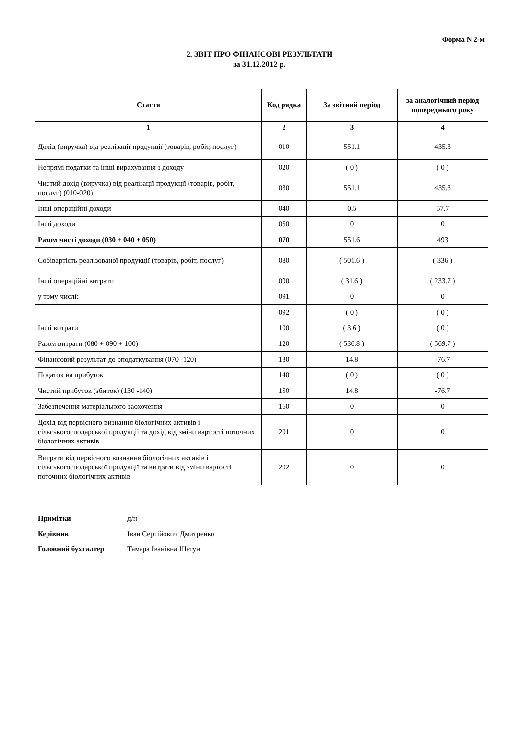Форма N 2-м
2. ЗВІТ ПРО ФІНАНСОВІ РЕЗУЛЬТАТИ
за 31.12.2012 р.
| Стаття | Код рядка | За звітний період | за аналогічний період попереднього року |
| --- | --- | --- | --- |
| 1 | 2 | 3 | 4 |
| Дохід (виручка) від реалізації продукції (товарів, робіт, послуг) | 010 | 551.1 | 435.3 |
| Непрямі податки та інші вирахування з доходу | 020 | ( 0 ) | ( 0 ) |
| Чистий дохід (виручка) від реалізації продукції (товарів, робіт, послуг) (010-020) | 030 | 551.1 | 435.3 |
| Інші операційні доходи | 040 | 0.5 | 57.7 |
| Інші доходи | 050 | 0 | 0 |
| Разом чисті доходи (030 + 040 + 050) | 070 | 551.6 | 493 |
| Собівартість реалізованої продукції (товарів, робіт, послуг) | 080 | ( 501.6 ) | ( 336 ) |
| Інші операційні витрати | 090 | ( 31.6 ) | ( 233.7 ) |
| у тому числі: | 091 | 0 | 0 |
| | 092 | ( 0 ) | ( 0 ) |
| Інші витрати | 100 | ( 3.6 ) | ( 0 ) |
| Разом витрати (080 + 090 + 100) | 120 | ( 536.8 ) | ( 569.7 ) |
| Фінансовий результат до оподаткування (070 -120) | 130 | 14.8 | -76.7 |
| Податок на прибуток | 140 | ( 0 ) | ( 0 ) |
| Чистий прибуток (збиток) (130 -140) | 150 | 14.8 | -76.7 |
| Забезпечення матеріального заохочення | 160 | 0 | 0 |
| Дохід від первісного визнання біологічних активів і сільськогосподарської продукції та дохід від зміни вартості поточних біологічних активів | 201 | 0 | 0 |
| Витрати від первісного визнання біологічних активів і сільськогосподарської продукції та витрати від зміни вартості поточних біологічних активів | 202 | 0 | 0 |
Примітки д/н
Керівник Іван Сергійович Дмитренко
Головний бухгалтер Тамара Іванівна Шатун